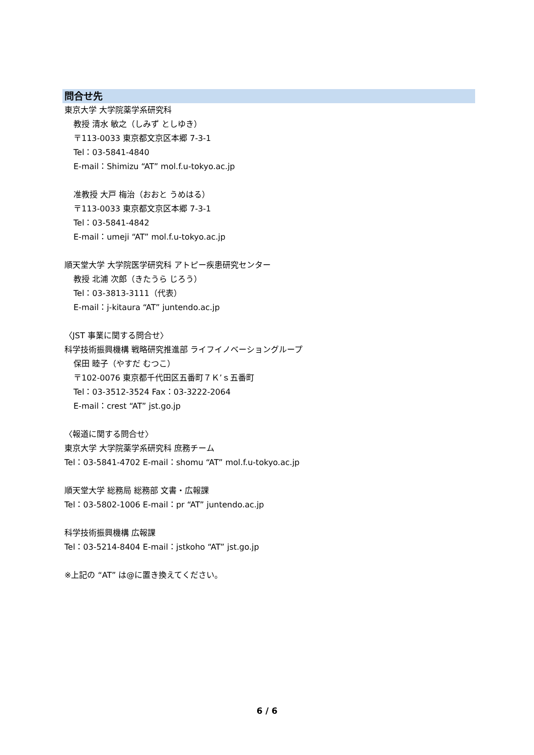問合せ先
東京大学 大学院薬学系研究科
教授 清水 敏之（しみず としゆき）
〒113-0033 東京都文京区本郷 7-3-1
Tel：03-5841-4840
E-mail：Shimizu “AT” mol.f.u-tokyo.ac.jp
准教授 大戸 梅治（おおと うめはる）
〒113-0033 東京都文京区本郷 7-3-1
Tel：03-5841-4842
E-mail：umeji “AT” mol.f.u-tokyo.ac.jp
順天堂大学 大学院医学研究科 アトピー疾患研究センター
教授 北浦 次郎（きたうら じろう）
Tel：03-3813-3111（代表）
E-mail：j-kitaura “AT” juntendo.ac.jp
〈JST 事業に関する問合せ〉
科学技術振興機構 戦略研究推進部 ライフイノベーショングループ
保田 睦子（やすだ むつこ）
〒102-0076 東京都千代田区五番町７Ｋ’ｓ五番町
Tel：03-3512-3524 Fax：03-3222-2064
E-mail：crest “AT” jst.go.jp
〈報道に関する問合せ〉
東京大学 大学院薬学系研究科 庶務チーム
Tel：03-5841-4702 E-mail：shomu “AT” mol.f.u-tokyo.ac.jp
順天堂大学 総務局 総務部 文書・広報課
Tel：03-5802-1006 E-mail：pr “AT” juntendo.ac.jp
科学技術振興機構 広報課
Tel：03-5214-8404 E-mail：jstkoho “AT” jst.go.jp
※上記の “AT” は@に置き換えてください。
6 / 6